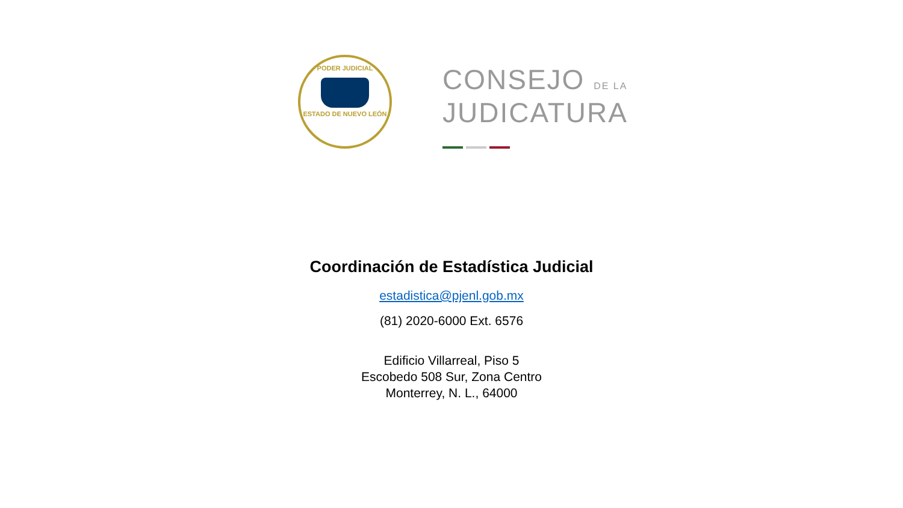PODER JUDICIAL
ESTADO DE NUEVO LEÓN
CONSEJO DE LA
JUDICATURA
Coordinación de Estadística Judicial
estadistica@pjenl.gob.mx
(81) 2020-6000 Ext. 6576
Edificio Villarreal, Piso 5
Escobedo 508 Sur, Zona Centro
Monterrey, N. L., 64000